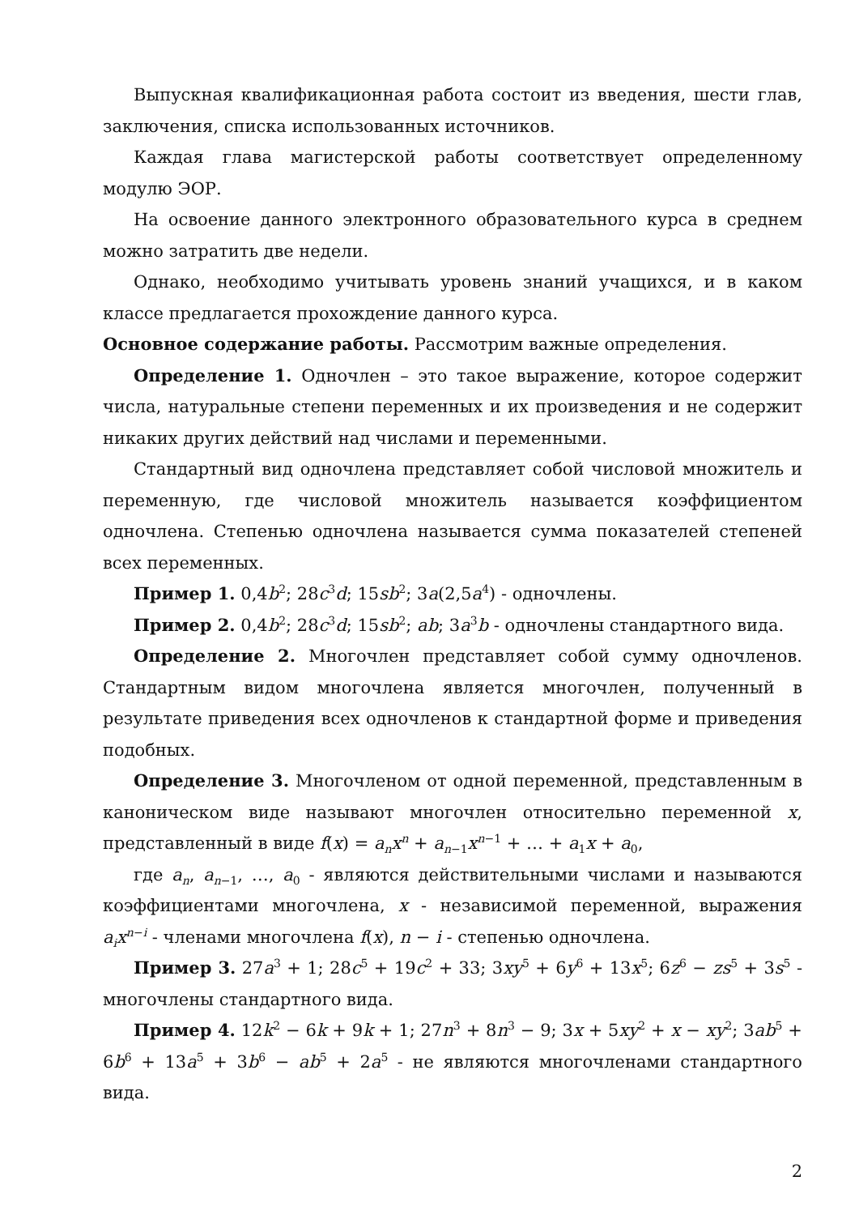Выпускная квалификационная работа состоит из введения, шести глав, заключения, списка использованных источников.
Каждая глава магистерской работы соответствует определенному модулю ЭОР.
На освоение данного электронного образовательного курса в среднем можно затратить две недели.
Однако, необходимо учитывать уровень знаний учащихся, и в каком классе предлагается прохождение данного курса.
Основное содержание работы. Рассмотрим важные определения.
Определение 1. Одночлен – это такое выражение, которое содержит числа, натуральные степени переменных и их произведения и не содержит никаких других действий над числами и переменными.
Стандартный вид одночлена представляет собой числовой множитель и переменную, где числовой множитель называется коэффициентом одночлена. Степенью одночлена называется сумма показателей степеней всех переменных.
Пример 1. 0,4b<sup>2</sup>; 28c<sup>3</sup>d; 15sb<sup>2</sup>; 3a(2,5a<sup>4</sup>) - одночлены.
Пример 2. 0,4b<sup>2</sup>; 28c<sup>3</sup>d; 15sb<sup>2</sup>; ab; 3a<sup>3</sup>b - одночлены стандартного вида.
Определение 2. Многочлен представляет собой сумму одночленов. Стандартным видом многочлена является многочлен, полученный в результате приведения всех одночленов к стандартной форме и приведения подобных.
Определение 3. Многочленом от одной переменной, представленным в каноническом виде называют многочлен относительно переменной x, представленный в виде f(x) = a<sub>n</sub>x<sup>n</sup> + a<sub>n−1</sub>x<sup>n−1</sup> + … + a<sub>1</sub>x + a<sub>0</sub>,
где a<sub>n</sub>, a<sub>n−1</sub>, …, a<sub>0</sub> - являются действительными числами и называются коэффициентами многочлена, x - независимой переменной, выражения a<sub>i</sub>x<sup>n−i</sup> - членами многочлена f(x), n − i - степенью одночлена.
Пример 3. 27a<sup>3</sup> + 1; 28c<sup>5</sup> + 19c<sup>2</sup> + 33; 3xy<sup>5</sup> + 6y<sup>6</sup> + 13x<sup>5</sup>; 6z<sup>6</sup> − zs<sup>5</sup> + 3s<sup>5</sup> - многочлены стандартного вида.
Пример 4. 12k<sup>2</sup> − 6k + 9k + 1; 27n<sup>3</sup> + 8n<sup>3</sup> − 9; 3x + 5xy<sup>2</sup> + x − xy<sup>2</sup>; 3ab<sup>5</sup> + 6b<sup>6</sup> + 13a<sup>5</sup> + 3b<sup>6</sup> − ab<sup>5</sup> + 2a<sup>5</sup> - не являются многочленами стандартного вида.
2